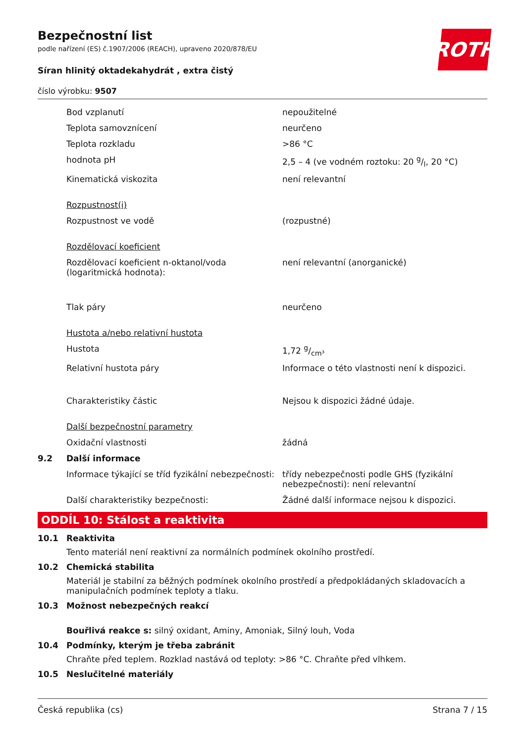ROTH
Bezpečnostní list
podle nařízení (ES) č.1907/2006 (REACH), upraveno 2020/878/EU
Síran hlinitý oktadekahydrát , extra čistý
číslo výrobku: 9507
| | Bod vzplanutí | nepoužitelné |
| | Teplota samovznícení | neurčeno |
| | Teplota rozkladu | >86 °C |
| | hodnota pH | 2,5 – 4 (ve vodném roztoku: 20 g/l, 20 °C) |
| | Kinematická viskozita | není relevantní |
| | Rozpustnost(i) | |
| | Rozpustnost ve vodě | (rozpustné) |
| | Rozdělovací koeficient | |
| | Rozdělovací koeficient n-oktanol/voda (logaritmická hodnota): | není relevantní (anorganické) |
| | Tlak páry | neurčeno |
| | Hustota a/nebo relativní hustota | |
| | Hustota | 1,72 g/cm³ |
| | Relativní hustota páry | Informace o této vlastnosti není k dispozici. |
| | Charakteristiky částic | Nejsou k dispozici žádné údaje. |
| | Další bezpečnostní parametry | |
| | Oxidační vlastnosti | žádná |
| 9.2 | Další informace | |
| | Informace týkající se tříd fyzikální nebezpečnosti: | třídy nebezpečnosti podle GHS (fyzikální nebezpečnosti): není relevantní |
| | Další charakteristiky bezpečnosti: | Žádné další informace nejsou k dispozici. |
ODDÍL 10: Stálost a reaktivita
10.1 Reaktivita
Tento materiál není reaktivní za normálních podmínek okolního prostředí.
10.2 Chemická stabilita
Materiál je stabilní za běžných podmínek okolního prostředí a předpokládaných skladovacích a manipulačních podmínek teploty a tlaku.
10.3 Možnost nebezpečných reakcí
Bouřlivá reakce s: silný oxidant, Aminy, Amoniak, Silný louh, Voda
10.4 Podmínky, kterým je třeba zabránit
Chraňte před teplem. Rozklad nastává od teploty: >86 °C. Chraňte před vlhkem.
10.5 Neslučitelné materiály
Česká republika (cs) Strana 7 / 15